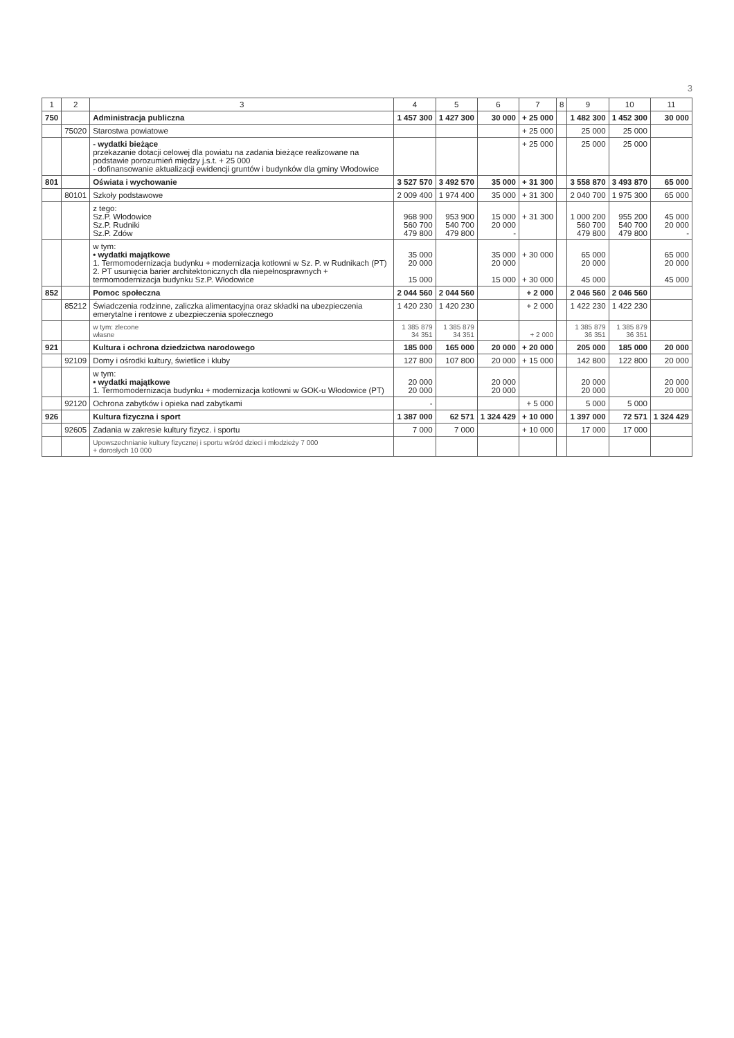3
| 1 | 2 | 3 | 4 | 5 | 6 | 7 | 8 | 9 | 10 | 11 |
| --- | --- | --- | --- | --- | --- | --- | --- | --- | --- | --- |
| 750 | | Administracja publiczna | 1 457 300 | 1 427 300 | 30 000 | + 25 000 | | 1 482 300 | 1 452 300 | 30 000 |
| | 75020 | Starostwa powiatowe | | | | + 25 000 | | 25 000 | 25 000 | |
| | | - wydatki bieżące przekazanie dotacji celowej dla powiatu na zadania bieżące realizowane na podstawie porozumień między j.s.t. + 25 000 - dofinansowanie aktualizacji ewidencji gruntów i budynków dla gminy Włodowice | | | | + 25 000 | | 25 000 | 25 000 | |
| 801 | | Oświata i wychowanie | 3 527 570 | 3 492 570 | 35 000 | + 31 300 | | 3 558 870 | 3 493 870 | 65 000 |
| | 80101 | Szkoły podstawowe | 2 009 400 | 1 974 400 | 35 000 | + 31 300 | | 2 040 700 | 1 975 300 | 65 000 |
| | | z tego: Sz.P. Włodowice Sz.P. Rudniki Sz.P. Zdów | 968 900 560 700 479 800 | 953 900 540 700 479 800 | 15 000 20 000 - | + 31 300 | | 1 000 200 560 700 479 800 | 955 200 540 700 479 800 | 45 000 20 000 - |
| | | w tym: • wydatki majątkowe 1. Termomodernizacja budynku + modernizacja kotłowni w Sz. P. w Rudnikach (PT) 2. PT usunięcia barier architektonicznych dla niepełnosprawnych + termomodernizacja budynku Sz.P. Włodowice | 35 000 20 000 15 000 | | 35 000 20 000 15 000 | + 30 000 + 30 000 | | 65 000 20 000 45 000 | | 65 000 20 000 45 000 |
| 852 | | Pomoc społeczna | 2 044 560 | 2 044 560 | | + 2 000 | | 2 046 560 | 2 046 560 | |
| | 85212 | Świadczenia rodzinne, zaliczka alimentacyjna oraz składki na ubezpieczenia emerytalne i rentowe z ubezpieczenia społecznego | 1 420 230 | 1 420 230 | | + 2 000 | | 1 422 230 | 1 422 230 | |
| | | w tym: zlecone własne | 1 385 879 34 351 | 1 385 879 34 351 | | + 2 000 | | 1 385 879 36 351 | 1 385 879 36 351 | |
| 921 | | Kultura i ochrona dziedzictwa narodowego | 185 000 | 165 000 | 20 000 | + 20 000 | | 205 000 | 185 000 | 20 000 |
| | 92109 | Domy i ośrodki kultury, świetlice i kluby | 127 800 | 107 800 | 20 000 | + 15 000 | | 142 800 | 122 800 | 20 000 |
| | | w tym: • wydatki majątkowe 1. Termomodernizacja budynku + modernizacja kotłowni w GOK-u Włodowice (PT) | 20 000 20 000 | | 20 000 20 000 | | | 20 000 20 000 | | 20 000 20 000 |
| | 92120 | Ochrona zabytków i opieka nad zabytkami | - | | | + 5 000 | | 5 000 | 5 000 | |
| 926 | | Kultura fizyczna i sport | 1 387 000 | 62 571 | 1 324 429 | + 10 000 | | 1 397 000 | 72 571 | 1 324 429 |
| | 92605 | Zadania w zakresie kultury fizycz. i sportu | 7 000 | 7 000 | | + 10 000 | | 17 000 | 17 000 | |
| | | Upowszechnianie kultury fizycznej i sportu wśród dzieci i młodzieży 7 000 + dorosłych 10 000 | | | | | | | | |